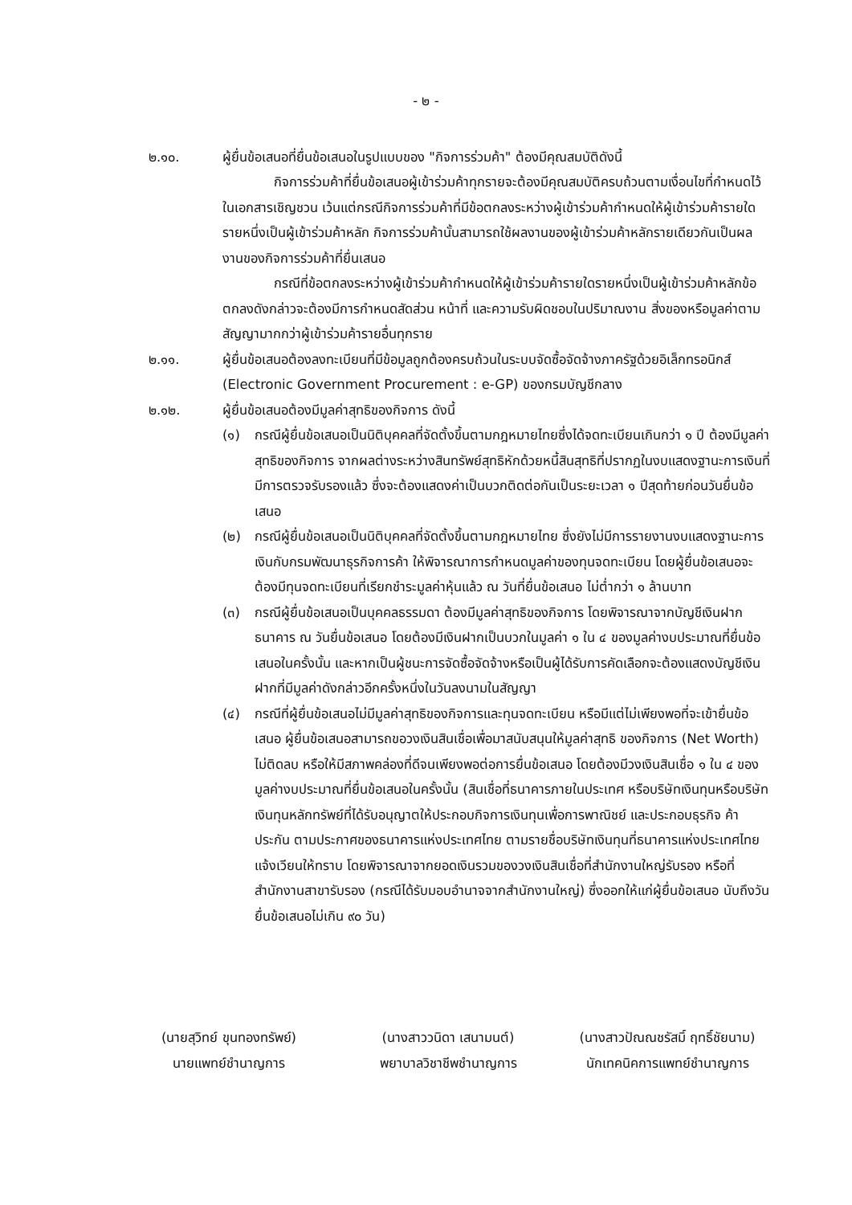- ๒ -
๒.๑๐. ผู้ยื่นข้อเสนอที่ยื่นข้อเสนอในรูปแบบของ "กิจการร่วมค้า" ต้องมีคุณสมบัติดังนี้
กิจการร่วมค้าที่ยื่นข้อเสนอผู้เข้าร่วมค้าทุกรายจะต้องมีคุณสมบัติครบถ้วนตามเงื่อนไขที่กำหนดไว้ในเอกสารเชิญชวน เว้นแต่กรณีกิจการร่วมค้าที่มีข้อตกลงระหว่างผู้เข้าร่วมค้ากำหนดให้ผู้เข้าร่วมค้ารายใดรายหนึ่งเป็นผู้เข้าร่วมค้าหลัก กิจการร่วมค้านั้นสามารถใช้ผลงานของผู้เข้าร่วมค้าหลักรายเดียวกันเป็นผลงานของกิจการร่วมค้าที่ยื่นเสนอ
กรณีที่ข้อตกลงระหว่างผู้เข้าร่วมค้ากำหนดให้ผู้เข้าร่วมค้ารายใดรายหนึ่งเป็นผู้เข้าร่วมค้าหลักข้อตกลงดังกล่าวจะต้องมีการกำหนดสัดส่วน หน้าที่ และความรับผิดชอบในปริมาณงาน สิ่งของหรือมูลค่าตามสัญญามากกว่าผู้เข้าร่วมค้ารายอื่นทุกราย
๒.๑๑. ผู้ยื่นข้อเสนอต้องลงทะเบียนที่มีข้อมูลถูกต้องครบถ้วนในระบบจัดซื้อจัดจ้างภาครัฐด้วยอิเล็กทรอนิกส์ (Electronic Government Procurement : e-GP) ของกรมบัญชีกลาง
๒.๑๒. ผู้ยื่นข้อเสนอต้องมีมูลค่าสุทธิของกิจการ ดังนี้
(๑) กรณีผู้ยื่นข้อเสนอเป็นนิติบุคคลที่จัดตั้งขึ้นตามกฎหมายไทยซึ่งได้จดทะเบียนเกินกว่า ๑ ปี ต้องมีมูลค่าสุทธิของกิจการ จากผลต่างระหว่างสินทรัพย์สุทธิหักด้วยหนี้สินสุทธิที่ปรากฏในงบแสดงฐานะการเงินที่มีการตรวจรับรองแล้ว ซึ่งจะต้องแสดงค่าเป็นบวกติดต่อกันเป็นระยะเวลา ๑ ปีสุดท้ายก่อนวันยื่นข้อเสนอ
(๒) กรณีผู้ยื่นข้อเสนอเป็นนิติบุคคลที่จัดตั้งขึ้นตามกฎหมายไทย ซึ่งยังไม่มีการรายงานงบแสดงฐานะการเงินกับกรมพัฒนาธุรกิจการค้า ให้พิจารณาการกำหนดมูลค่าของทุนจดทะเบียน โดยผู้ยื่นข้อเสนอจะต้องมีทุนจดทะเบียนที่เรียกชำระมูลค่าหุ้นแล้ว ณ วันที่ยื่นข้อเสนอ ไม่ต่ำกว่า ๑ ล้านบาท
(๓) กรณีผู้ยื่นข้อเสนอเป็นบุคคลธรรมดา ต้องมีมูลค่าสุทธิของกิจการ โดยพิจารณาจากบัญชีเงินฝากธนาคาร ณ วันยื่นข้อเสนอ โดยต้องมีเงินฝากเป็นบวกในมูลค่า ๑ ใน ๔ ของมูลค่างบประมาณที่ยื่นข้อเสนอในครั้งนั้น และหากเป็นผู้ชนะการจัดซื้อจัดจ้างหรือเป็นผู้ได้รับการคัดเลือกจะต้องแสดงบัญชีเงินฝากที่มีมูลค่าดังกล่าวอีกครั้งหนึ่งในวันลงนามในสัญญา
(๔) กรณีที่ผู้ยื่นข้อเสนอไม่มีมูลค่าสุทธิของกิจการและทุนจดทะเบียน หรือมีแต่ไม่เพียงพอที่จะเข้ายื่นข้อเสนอ ผู้ยื่นข้อเสนอสามารถขอวงเงินสินเชื่อเพื่อมาสนับสนุนให้มูลค่าสุทธิ ของกิจการ (Net Worth) ไม่ติดลบ หรือให้มีสภาพคล่องที่ดีจนเพียงพอต่อการยื่นข้อเสนอ โดยต้องมีวงเงินสินเชื่อ ๑ ใน ๔ ของมูลค่างบประมาณที่ยื่นข้อเสนอในครั้งนั้น (สินเชื่อที่ธนาคารภายในประเทศ หรือบริษัทเงินทุนหรือบริษัทเงินทุนหลักทรัพย์ที่ได้รับอนุญาตให้ประกอบกิจการเงินทุนเพื่อการพาณิชย์ และประกอบธุรกิจ ค้าประกัน ตามประกาศของธนาคารแห่งประเทศไทย ตามรายชื่อบริษัทเงินทุนที่ธนาคารแห่งประเทศไทย แจ้งเวียนให้ทราบ โดยพิจารณาจากยอดเงินรวมของวงเงินสินเชื่อที่สำนักงานใหญ่รับรอง หรือที่สำนักงานสาขารับรอง (กรณีได้รับมอบอำนาจจากสำนักงานใหญ่) ซึ่งออกให้แก่ผู้ยื่นข้อเสนอ นับถึงวันยื่นข้อเสนอไม่เกิน ๙๐ วัน)
(นายสุวิทย์ ขุนทองทรัพย์)
นายแพทย์ชำนาญการ
(นางสาววนิดา เสนามนต์)
พยาบาลวิชาชีพชำนาญการ
(นางสาวปัณณชรัสมิ์ ฤทธิ์ชัยนาม)
นักเทคนิคการแพทย์ชำนาญการ